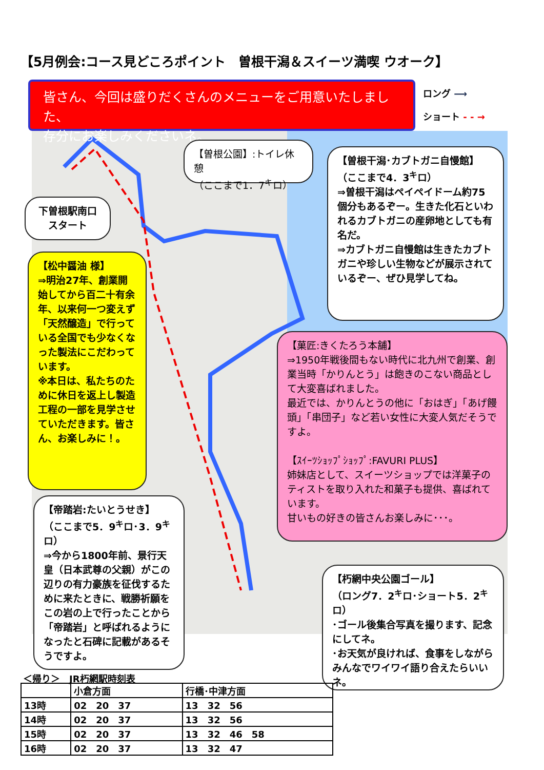【5月例会:コース見どころポイント　曽根干潟＆スイーツ満喫 ウオーク】
皆さん、今回は盛りだくさんのメニューをご用意いたしました、
存分にお楽しみくださいネ。
ロング ⟶
ショート - - →
【曽根公園】:トイレ休憩
（ここまで1．7<sup>キ</sup>ロ）
下曽根駅南口
スタート
【曽根干潟･カブトガニ自慢館】
（ここまで4．3<sup>キ</sup>ロ）
⇒曽根干潟はペイペイドーム約75個分もあるぞー。生きた化石といわれるカブトガニの産卵地としても有名だ。
⇒カブトガニ自慢館は生きたカブトガニや珍しい生物などが展示されているぞー、ぜひ見学してね。
【松中醤油 様】
⇒明治27年、創業開始してから百二十有余年、以来何一つ変えず「天然醸造」で行っている全国でも少なくなった製法にこだわっています。
※本日は、私たちのために休日を返上し製造工程の一部を見学させていただきます。皆さん、お楽しみに！。
【菓匠:きくたろう本舗】
⇒1950年戦後間もない時代に北九州で創業、創業当時「かりんとう」は飽きのこない商品として大変喜ばれました。
最近では、かりんとうの他に「おはぎ」「あげ饅頭」「串団子」など若い女性に大変人気だそうですよ。
【ｽｲｰﾂｼｮｯﾌﾟｼｮｯﾌﾟ:FAVURI PLUS】
姉妹店として、スイーツショップでは洋菓子のティストを取り入れた和菓子も提供、喜ばれています。
甘いもの好きの皆さんお楽しみに･･･。
【帝踏岩:たいとうせき】
（ここまで5．9<sup>キ</sup>ロ･3．9<sup>キ</sup>ロ）
⇒今から1800年前、景行天皇（日本武尊の父親）がこの辺りの有力豪族を征伐するために来たときに、戦勝祈願をこの岩の上で行ったことから「帝踏岩」と呼ばれるようになったと石碑に記載があるそうですよ。
【朽網中央公園ゴール】
（ロング7．2<sup>キ</sup>ロ･ショート5．2<sup>キ</sup>ロ）
･ゴール後集合写真を撮ります、記念にしてネ。
･お天気が良ければ、食事をしながらみんなでワイワイ語り合えたらいいネ。
＜帰り＞　JR朽網駅時刻表
| | 小倉方面 | 行橋･中津方面 |
| --- | --- | --- |
| 13時 | 02 20 37 | 13 32 56 |
| 14時 | 02 20 37 | 13 32 56 |
| 15時 | 02 20 37 | 13 32 46 58 |
| 16時 | 02 20 37 | 13 32 47 |